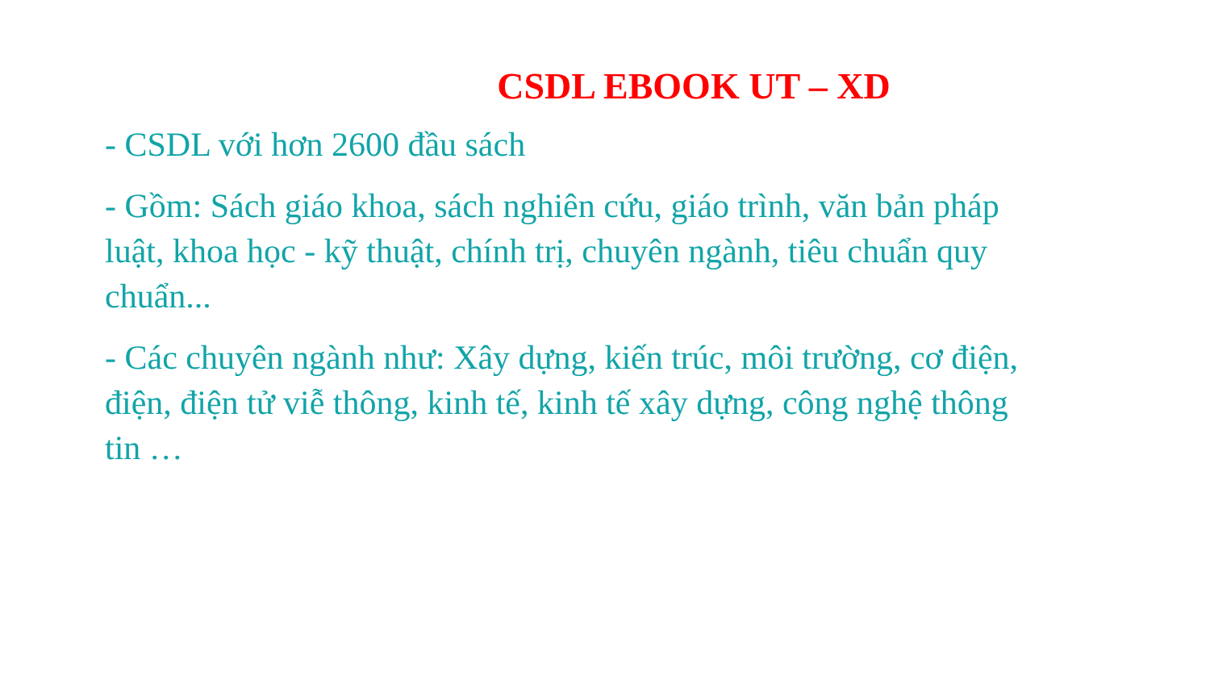CSDL EBOOK UT – XD
- CSDL với hơn 2600 đầu sách
- Gồm: Sách giáo khoa, sách nghiên cứu, giáo trình, văn bản pháp luật, khoa học - kỹ thuật, chính trị, chuyên ngành, tiêu chuẩn quy chuẩn...
- Các chuyên ngành như: Xây dựng, kiến trúc, môi trường, cơ điện, điện, điện tử viễ thông, kinh tế, kinh tế xây dựng, công nghệ thông tin …